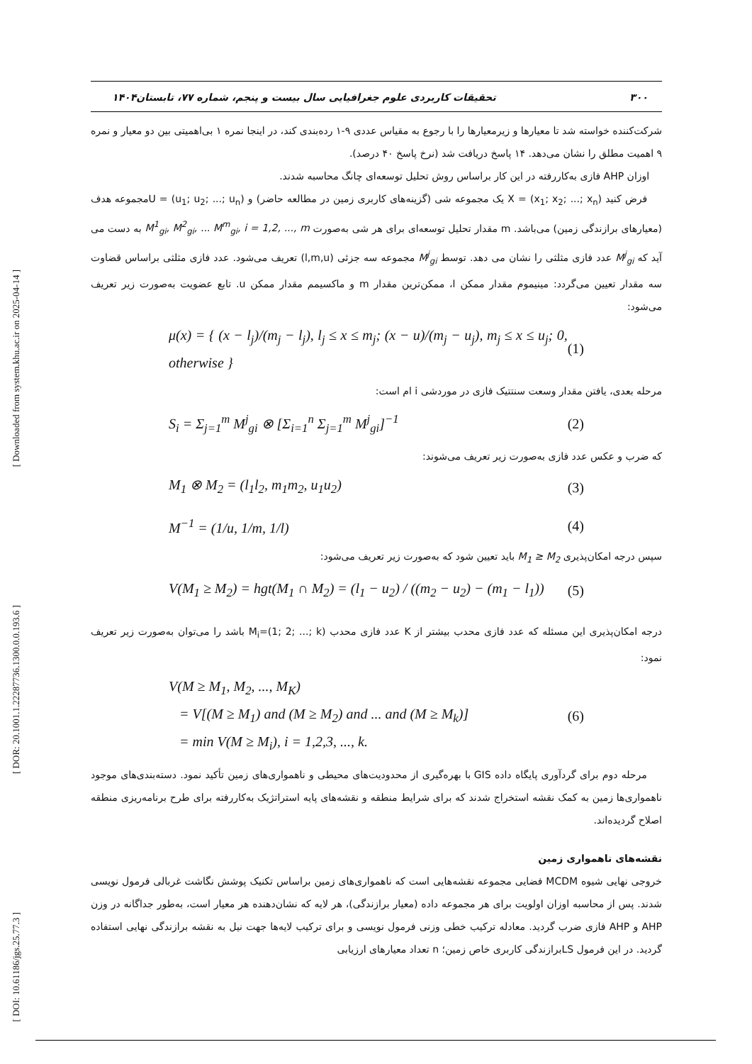[ Downloaded from system.khu.ac.ir on 2025-04-14 ]
[ DOR: 20.1001.1.22287736.1300.0.0.193.6 ]
[ DOI: 10.61186/jgs.25.77.3 ]
۳۰۰ تحقیقات کاربردی علوم جغرافیایی سال بیست و پنجم، شماره ۷۷، تابستان۱۴۰۴
شرکت‌کننده خواسته شد تا معیارها و زیرمعیارها را با رجوع به مقیاس عددی ۹-۱ رده‌بندی کند، در اینجا نمره ۱ بی‌اهمیتی بین دو معیار و نمره ۹ اهمیت مطلق را نشان می‌دهد. ۱۴ پاسخ دریافت شد (نرخ پاسخ ۴۰ درصد).
اوزان AHP فازی به‌کاررفته در این کار براساس روش تحلیل توسعه‌ای چانگ محاسبه شدند.
فرض کنید X = (x<sub>1</sub>; x<sub>2</sub>; ...; x<sub>n</sub>) یک مجموعه شی (گزینه‌های کاربری زمین در مطالعه حاضر) و U = (u<sub>1</sub>; u<sub>2</sub>; ...; u<sub>n</sub>)مجموعه هدف (معیارهای برازندگی زمین) می‌باشد. m مقدار تحلیل توسعه‌ای برای هر شی به‌صورت M<sup>1</sup><sub>gi</sub>, M<sup>2</sup><sub>gi</sub>, ... M<sup>m</sup><sub>gi</sub>, i = 1,2, ..., m به دست می آید که M<sup>j</sup><sub>gi</sub> عدد فازی مثلثی را نشان می دهد. توسط M<sup>j</sup><sub>gi</sub> مجموعه سه جزئی (l,m,u) تعریف می‌شود. عدد فازی مثلثی براساس قضاوت سه مقدار تعیین می‌گردد: مینیموم مقدار ممکن l، ممکن‌ترین مقدار m و ماکسیمم مقدار ممکن u. تابع عضویت به‌صورت زیر تعریف می‌شود:
μ(x) = { (x − l<sub>j</sub>)/(m<sub>j</sub> − l<sub>j</sub>), l<sub>j</sub> ≤ x ≤ m<sub>j</sub>; (x − u)/(m<sub>j</sub> − u<sub>j</sub>), m<sub>j</sub> ≤ x ≤ u<sub>j</sub>; 0, otherwise } (1)
مرحله بعدی، یافتن مقدار وسعت سنتتیک فازی در موردشی i ام است:
S<sub>i</sub> = Σ<sub>j=1</sub><sup>m</sup> M<sup>j</sup><sub>gi</sub> ⊗ [Σ<sub>i=1</sub><sup>n</sup> Σ<sub>j=1</sub><sup>m</sup> M<sup>j</sup><sub>gi</sub>]<sup>−1</sup> (2)
که ضرب و عکس عدد فازی به‌صورت زیر تعریف می‌شوند:
M<sub>1</sub> ⊗ M<sub>2</sub> = (l<sub>1</sub>l<sub>2</sub>, m<sub>1</sub>m<sub>2</sub>, u<sub>1</sub>u<sub>2</sub>) (3)
M<sup>−1</sup> = (1/u, 1/m, 1/l) (4)
سپس درجه امکان‌پذیری M<sub>1</sub> ≥ M<sub>2</sub> باید تعیین شود که به‌صورت زیر تعریف می‌شود:
V(M<sub>1</sub> ≥ M<sub>2</sub>) = hgt(M<sub>1</sub> ∩ M<sub>2</sub>) = (l<sub>1</sub> − u<sub>2</sub>) / ((m<sub>2</sub> − u<sub>2</sub>) − (m<sub>1</sub> − l<sub>1</sub>)) (5)
درجه امکان‌پذیری این مسئله که عدد فازی محدب بیشتر از K عدد فازی محدب M<sub>i</sub>=(1; 2; ...; k) باشد را می‌توان به‌صورت زیر تعریف نمود:
V(M ≥ M<sub>1</sub>, M<sub>2</sub>, ..., M<sub>K</sub>)
= V[(M ≥ M<sub>1</sub>) and (M ≥ M<sub>2</sub>) and ... and (M ≥ M<sub>k</sub>)]
= min V(M ≥ M<sub>i</sub>), i = 1,2,3, ..., k. (6)
مرحله دوم برای گردآوری پایگاه داده GIS با بهره‌گیری از محدودیت‌های محیطی و ناهمواری‌های زمین تأکید نمود. دسته‌بندی‌های موجود ناهمواری‌ها زمین به کمک نقشه استخراج شدند که برای شرایط منطقه و نقشه‌های پایه استراتژیک به‌کاررفته برای طرح برنامه‌ریزی منطقه اصلاح گردیده‌اند.
نقشه‌های ناهمواری زمین
خروجی نهایی شیوه MCDM فضایی مجموعه نقشه‌هایی است که ناهمواری‌های زمین براساس تکنیک پوشش نگاشت غربالی فرمول نویسی شدند. پس از محاسبه اوزان اولویت برای هر مجموعه داده (معیار برازندگی)، هر لایه که نشان‌دهنده هر معیار است، به‌طور جداگانه در وزن AHP و AHP فازی ضرب گردید. معادله ترکیب خطی وزنی فرمول نویسی و برای ترکیب لایه‌ها جهت نیل به نقشه برازندگی نهایی استفاده گردید. در این فرمول LSبرازندگی کاربری خاص زمین؛ n تعداد معیارهای ارزیابی